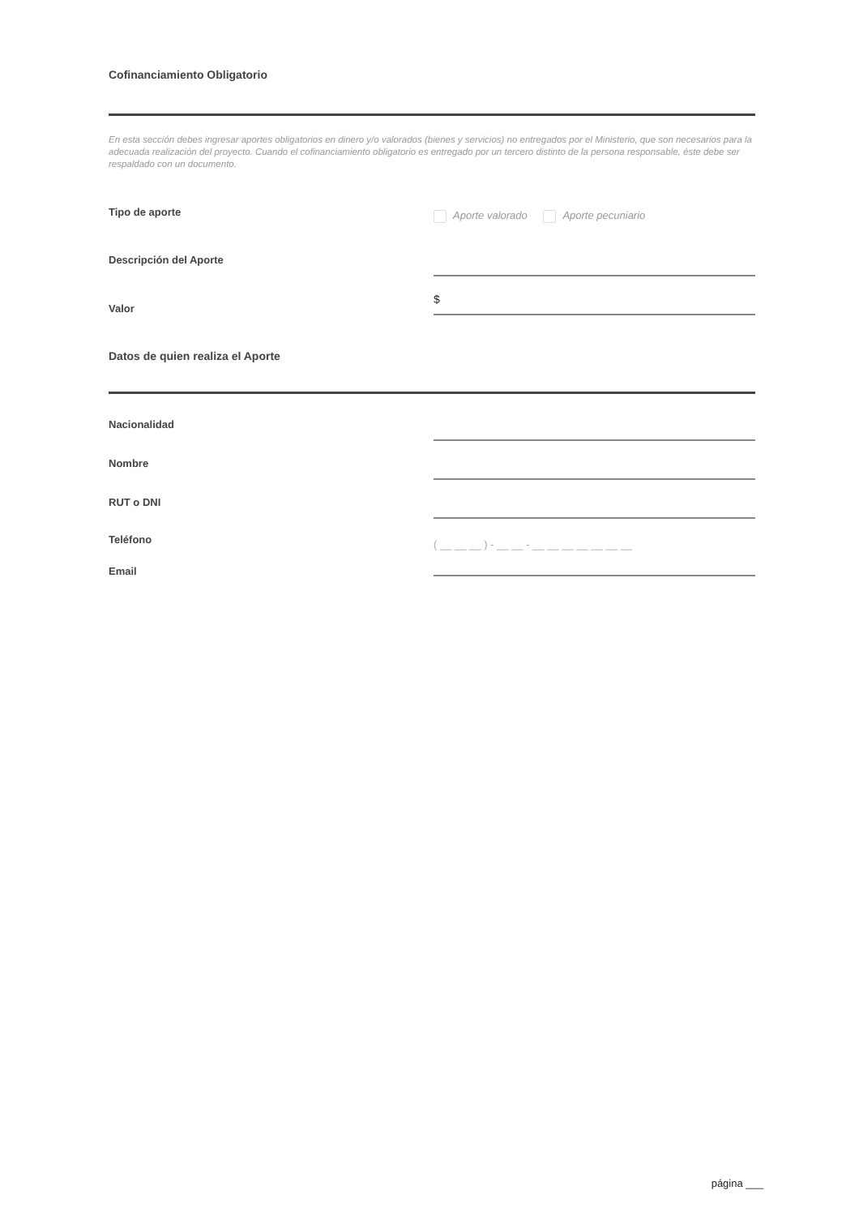Cofinanciamiento Obligatorio
En esta sección debes ingresar aportes obligatorios en dinero y/o valorados (bienes y servicios) no entregados por el Ministerio, que son necesarios para la adecuada realización del proyecto. Cuando el cofinanciamiento obligatorio es entregado por un tercero distinto de la persona responsable, éste debe ser respaldado con un documento.
Tipo de aporte
Aporte valorado Aporte pecuniario
Descripción del Aporte
Valor
$
Datos de quien realiza el Aporte
Nacionalidad
Nombre
RUT o DNI
Teléfono
( __ __ __ ) - __ __ - __ __ __ __ __ __ __
Email
página ___